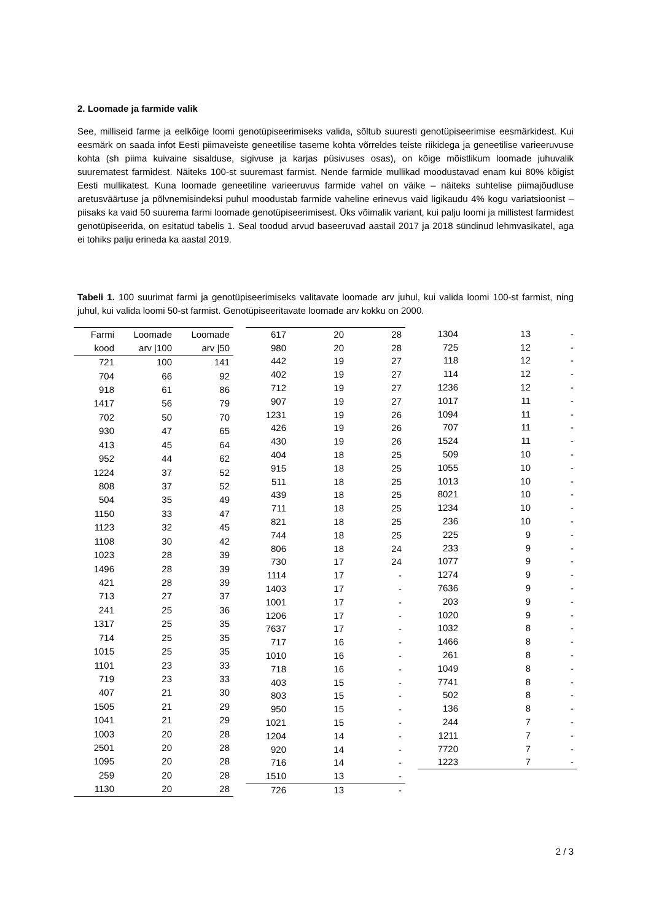2. Loomade ja farmide valik
See, milliseid farme ja eelkõige loomi genotüpiseerimiseks valida, sõltub suuresti genotüpiseerimise eesmärkidest. Kui eesmärk on saada infot Eesti piimaveiste geneetilise taseme kohta võrreldes teiste riikidega ja geneetilise varieeruvuse kohta (sh piima kuivaine sisalduse, sigivuse ja karjas püsivuses osas), on kõige mõistlikum loomade juhuvalik suurematest farmidest. Näiteks 100-st suuremast farmist. Nende farmide mullikad moodustavad enam kui 80% kõigist Eesti mullikatest. Kuna loomade geneetiline varieeruvus farmide vahel on väike – näiteks suhtelise piimajõudluse aretusväärtuse ja põlvnemisindeksi puhul moodustab farmide vaheline erinevus vaid ligikaudu 4% kogu variatsioonist – piisaks ka vaid 50 suurema farmi loomade genotüpiseerimisest. Üks võimalik variant, kui palju loomi ja millistest farmidest genotüpiseerida, on esitatud tabelis 1. Seal toodud arvud baseeruvad aastail 2017 ja 2018 sündinud lehmvasikatel, aga ei tohiks palju erineda ka aastal 2019.
Tabeli 1. 100 suurimat farmi ja genotüpiseerimiseks valitavate loomade arv juhul, kui valida loomi 100-st farmist, ning juhul, kui valida loomi 50-st farmist. Genotüpiseeritavate loomade arv kokku on 2000.
| Farmi | Loomade | Loomade |
| --- | --- | --- |
| kood | arv /100 | arv /50 |
| 721 | 100 | 141 |
| 704 | 66 | 92 |
| 918 | 61 | 86 |
| 1417 | 56 | 79 |
| 702 | 50 | 70 |
| 930 | 47 | 65 |
| 413 | 45 | 64 |
| 952 | 44 | 62 |
| 1224 | 37 | 52 |
| 808 | 37 | 52 |
| 504 | 35 | 49 |
| 1150 | 33 | 47 |
| 1123 | 32 | 45 |
| 1108 | 30 | 42 |
| 1023 | 28 | 39 |
| 1496 | 28 | 39 |
| 421 | 28 | 39 |
| 713 | 27 | 37 |
| 241 | 25 | 36 |
| 1317 | 25 | 35 |
| 714 | 25 | 35 |
| 1015 | 25 | 35 |
| 1101 | 23 | 33 |
| 719 | 23 | 33 |
| 407 | 21 | 30 |
| 1505 | 21 | 29 |
| 1041 | 21 | 29 |
| 1003 | 20 | 28 |
| 2501 | 20 | 28 |
| 1095 | 20 | 28 |
| 259 | 20 | 28 |
| 1130 | 20 | 28 |
| 617 | 20 | 28 |
| 980 | 20 | 28 |
| 442 | 19 | 27 |
| 402 | 19 | 27 |
| 712 | 19 | 27 |
| 907 | 19 | 27 |
| 1231 | 19 | 26 |
| 426 | 19 | 26 |
| 430 | 19 | 26 |
| 404 | 18 | 25 |
| 915 | 18 | 25 |
| 511 | 18 | 25 |
| 439 | 18 | 25 |
| 711 | 18 | 25 |
| 821 | 18 | 25 |
| 744 | 18 | 25 |
| 806 | 18 | 24 |
| 730 | 17 | 24 |
| 1114 | 17 | - |
| 1403 | 17 | - |
| 1001 | 17 | - |
| 1206 | 17 | - |
| 7637 | 17 | - |
| 717 | 16 | - |
| 1010 | 16 | - |
| 718 | 16 | - |
| 403 | 15 | - |
| 803 | 15 | - |
| 950 | 15 | - |
| 1021 | 15 | - |
| 1204 | 14 | - |
| 920 | 14 | - |
| 716 | 14 | - |
| 1510 | 13 | - |
| 726 | 13 | - |
| 1304 | 13 | - |
| 725 | 12 | - |
| 118 | 12 | - |
| 114 | 12 | - |
| 1236 | 12 | - |
| 1017 | 11 | - |
| 1094 | 11 | - |
| 707 | 11 | - |
| 1524 | 11 | - |
| 509 | 10 | - |
| 1055 | 10 | - |
| 1013 | 10 | - |
| 8021 | 10 | - |
| 1234 | 10 | - |
| 236 | 10 | - |
| 225 | 9 | - |
| 233 | 9 | - |
| 1077 | 9 | - |
| 1274 | 9 | - |
| 7636 | 9 | - |
| 203 | 9 | - |
| 1020 | 9 | - |
| 1032 | 8 | - |
| 1466 | 8 | - |
| 261 | 8 | - |
| 1049 | 8 | - |
| 7741 | 8 | - |
| 502 | 8 | - |
| 136 | 8 | - |
| 244 | 7 | - |
| 1211 | 7 | - |
| 7720 | 7 | - |
| 1223 | 7 | - |
2 / 3